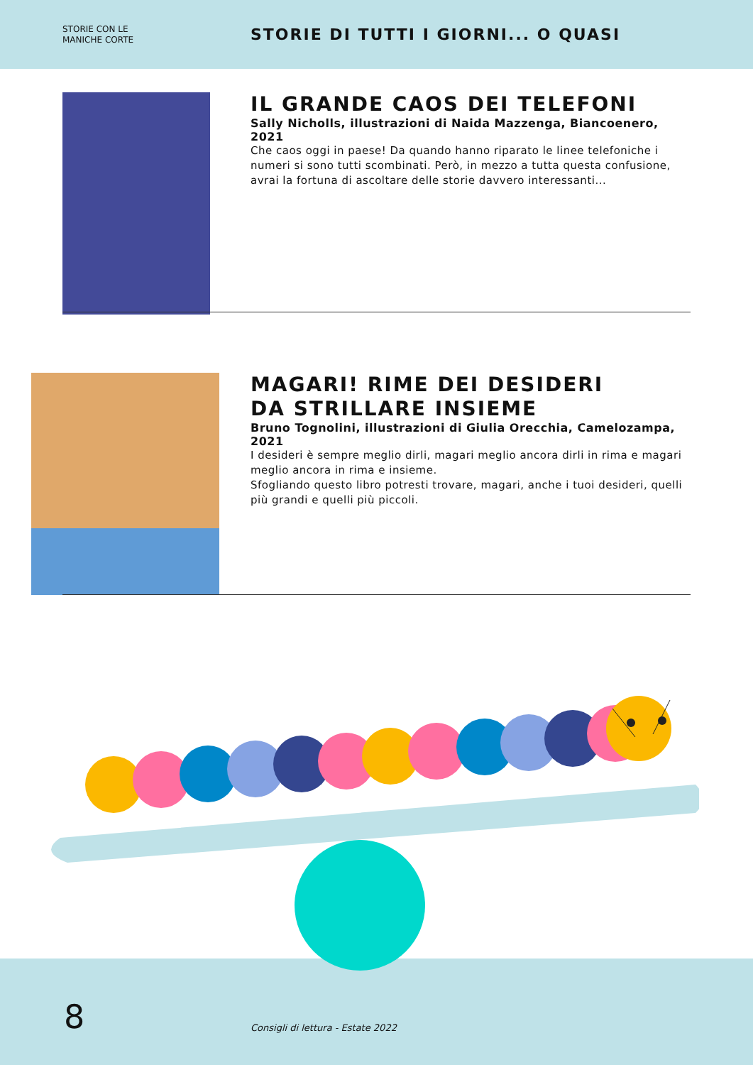STORIE CON LE
MANICHE CORTE
STORIE DI TUTTI I GIORNI... O QUASI
IL GRANDE CAOS DEI TELEFONI
Sally Nicholls, illustrazioni di Naida Mazzenga, Biancoenero, 2021
Che caos oggi in paese! Da quando hanno riparato le linee telefoniche i numeri si sono tutti scombinati. Però, in mezzo a tutta questa confusione, avrai la fortuna di ascoltare delle storie davvero interessanti...
MAGARI! RIME DEI DESIDERI
DA STRILLARE INSIEME
Bruno Tognolini, illustrazioni di Giulia Orecchia, Camelozampa, 2021
I desideri è sempre meglio dirli, magari meglio ancora dirli in rima e magari meglio ancora in rima e insieme.
Sfogliando questo libro potresti trovare, magari, anche i tuoi desideri, quelli più grandi e quelli più piccoli.
8
Consigli di lettura - Estate 2022